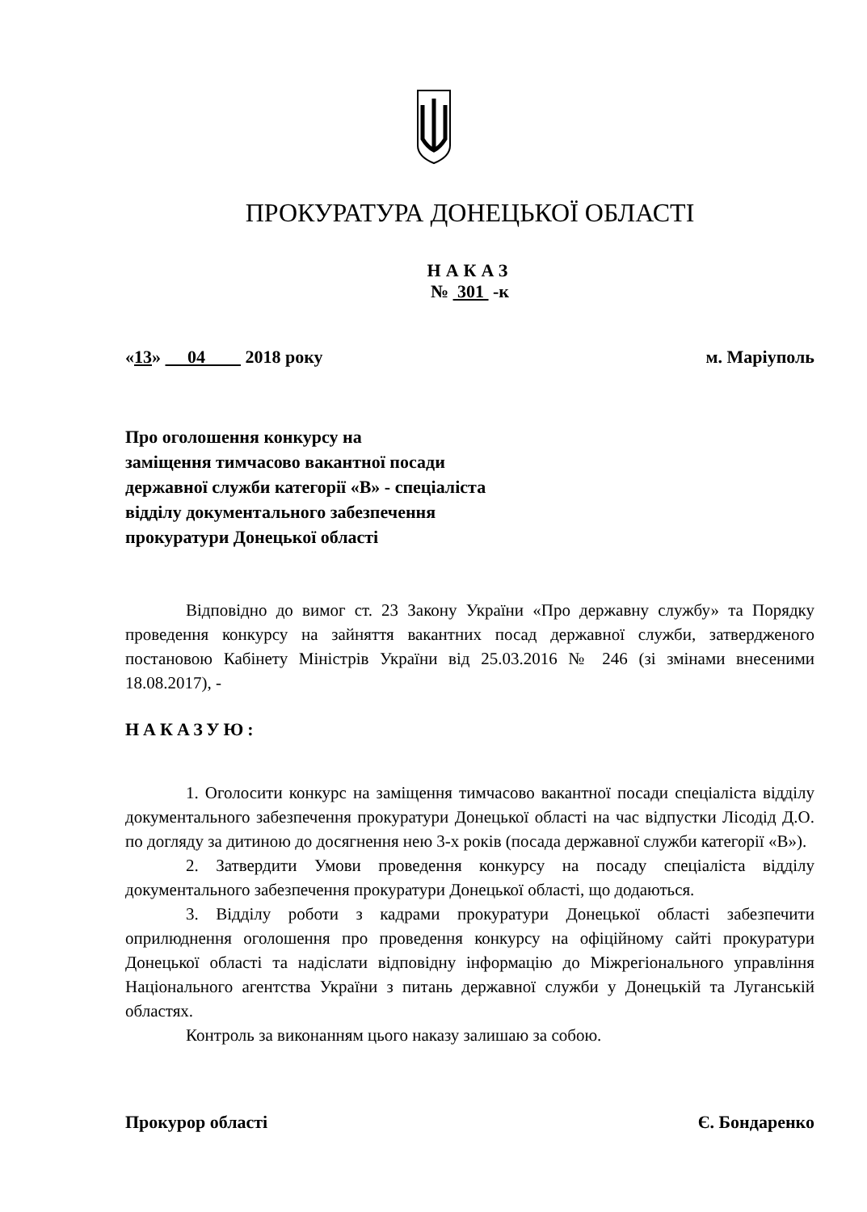ПРОКУРАТУРА ДОНЕЦЬКОЇ ОБЛАСТІ
НАКАЗ
№ 301 -к
«13» 04 2018 року м. Маріуполь
Про оголошення конкурсу на
заміщення тимчасово вакантної посади
державної служби категорії «В» - спеціаліста
відділу документального забезпечення
прокуратури Донецької області
Відповідно до вимог ст. 23 Закону України «Про державну службу» та Порядку проведення конкурсу на зайняття вакантних посад державної служби, затвердженого постановою Кабінету Міністрів України від 25.03.2016 № 246 (зі змінами внесеними 18.08.2017), -
НАКАЗУЮ:
1. Оголосити конкурс на заміщення тимчасово вакантної посади спеціаліста відділу документального забезпечення прокуратури Донецької області на час відпустки Лісодід Д.О. по догляду за дитиною до досягнення нею 3-х років (посада державної служби категорії «В»).
2. Затвердити Умови проведення конкурсу на посаду спеціаліста відділу документального забезпечення прокуратури Донецької області, що додаються.
3. Відділу роботи з кадрами прокуратури Донецької області забезпечити оприлюднення оголошення про проведення конкурсу на офіційному сайті прокуратури Донецької області та надіслати відповідну інформацію до Міжрегіонального управління Національного агентства України з питань державної служби у Донецькій та Луганській областях.
Контроль за виконанням цього наказу залишаю за собою.
Прокурор області Є. Бондаренко